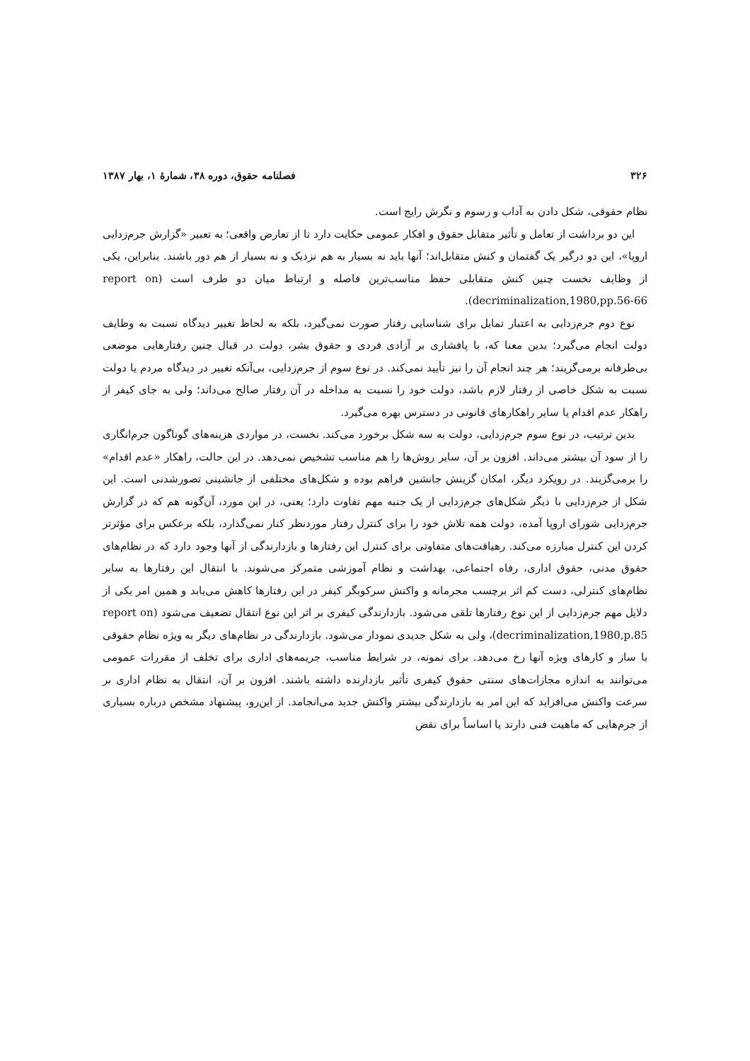۳۲۶ فصلنامه حقوق، دوره ۳۸، شمارهٔ ۱، بهار ۱۳۸۷
نظام حقوقی، شکل دادن به آداب و رسوم و نگرش رایج است.
این دو برداشت از تعامل و تأثیر متقابل حقوق و افکار عمومی حکایت دارد تا از تعارض واقعی؛ به تعبیر «گزارش جرم‌زدایی اروپا»، این دو درگیر یک گفتمان و کنش متقابل‌اند؛ آنها باید نه بسیار به هم نزدیک و نه بسیار از هم دور باشند. بنابراین، یکی از وظایف نخست چنین کنش متقابلی حفظ مناسب‌ترین فاصله و ارتباط میان دو طرف است (report on decriminalization,1980,pp.56-66).
نوع دوم جرم‌زدایی به اعتبار تمایل برای شناسایی رفتار صورت نمی‌گیرد، بلکه به لحاظ تغییر دیدگاه نسبت به وظایف دولت انجام می‌گیرد؛ بدین معنا که، با پافشاری بر آزادی فردی و حقوق بشر، دولت در قبال چنین رفتارهایی موضعی بی‌طرفانه برمی‌گزیند؛ هر چند انجام آن را نیز تأیید نمی‌کند. در نوع سوم از جرم‌زدایی، بی‌آنکه تغییر در دیدگاه مردم یا دولت نسبت به شکل خاصی از رفتار لازم باشد، دولت خود را نسبت به مداخله در آن رفتار صالح می‌داند؛ ولی به جای کیفر از راهکار عدم اقدام یا سایر راهکارهای قانونی در دسترس بهره می‌گیرد.
بدین ترتیب، در نوع سوم جرم‌زدایی، دولت به سه شکل برخورد می‌کند. نخست، در مواردی هزینه‌های گوناگون جرم‌انگاری را از سود آن بیشتر می‌داند. افزون بر آن، سایر روش‌ها را هم مناسب تشخیص نمی‌دهد. در این حالت، راهکار «عدم اقدام» را برمی‌گزیند. در رویکرد دیگر، امکان گزینش جانشین فراهم بوده و شکل‌های مختلفی از جانشینی تصورشدنی است. این شکل از جرم‌زدایی با دیگر شکل‌های جرم‌زدایی از یک جنبه مهم تفاوت دارد؛ یعنی، در این مورد، آن‌گونه هم که در گزارش جرم‌زدایی شورای اروپا آمده، دولت همه تلاش خود را برای کنترل رفتار موردنظر کنار نمی‌گذارد، بلکه برعکس برای مؤثرتر کردن این کنترل مبارزه می‌کند. رهیافت‌های متفاوتی برای کنترل این رفتارها و بازدارندگی از آنها وجود دارد که در نظام‌های حقوق مدنی، حقوق اداری، رفاه اجتماعی، بهداشت و نظام آموزشی متمرکز می‌شوند. با انتقال این رفتارها به سایر نظام‌های کنترلی، دست کم اثر برچسب مجرمانه و واکنش سرکوبگر کیفر در این رفتارها کاهش می‌یابد و همین امر یکی از دلایل مهم جرم‌زدایی از این نوع رفتارها تلقی می‌شود. بازدارندگی کیفری بر اثر این نوع انتقال تضعیف می‌شود (report on decriminalization,1980,p.85)، ولی به شکل جدیدی نمودار می‌شود. بازدارندگی در نظام‌های دیگر به ویژه نظام حقوقی با ساز و کارهای ویژه آنها رخ می‌دهد. برای نمونه، در شرایط مناسب، جریمه‌های اداری برای تخلف از مقررات عمومی می‌توانند به اندازه مجازات‌های سنتی حقوق کیفری تأثیر بازدارنده داشته باشند. افزون بر آن، انتقال به نظام اداری بر سرعت واکنش می‌افزاید که این امر به بازدارندگی بیشتر واکنش جدید می‌انجامد. از این‌رو، پیشنهاد مشخص درباره بسیاری از جرم‌هایی که ماهیت فنی دارند یا اساساً برای نقض